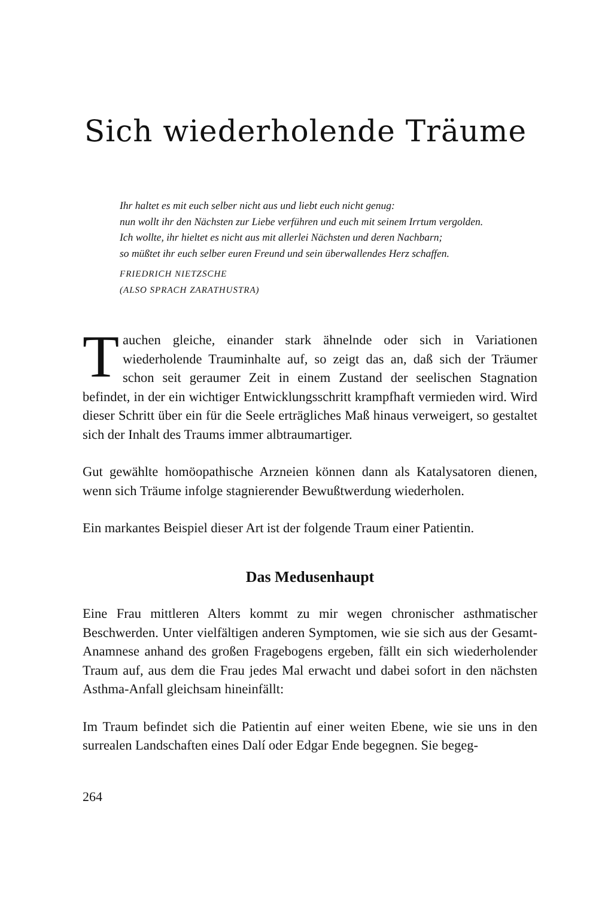Sich wiederholende Träume
Ihr haltet es mit euch selber nicht aus und liebt euch nicht genug:
nun wollt ihr den Nächsten zur Liebe verführen und euch mit seinem Irrtum vergolden.
Ich wollte, ihr hieltet es nicht aus mit allerlei Nächsten und deren Nachbarn;
so müßtet ihr euch selber euren Freund und sein überwallendes Herz schaffen.
FRIEDRICH NIETZSCHE
(ALSO SPRACH ZARATHUSTRA)
Tauchen gleiche, einander stark ähnelnde oder sich in Variationen wiederholende Trauminhalte auf, so zeigt das an, daß sich der Träumer schon seit geraumer Zeit in einem Zustand der seelischen Stagnation befindet, in der ein wichtiger Entwicklungsschritt krampfhaft vermieden wird. Wird dieser Schritt über ein für die Seele erträgliches Maß hinaus verweigert, so gestaltet sich der Inhalt des Traums immer albtraumartiger.
Gut gewählte homöopathische Arzneien können dann als Katalysatoren dienen, wenn sich Träume infolge stagnierender Bewußtwerdung wiederholen.
Ein markantes Beispiel dieser Art ist der folgende Traum einer Patientin.
Das Medusenhaupt
Eine Frau mittleren Alters kommt zu mir wegen chronischer asthmatischer Beschwerden. Unter vielfältigen anderen Symptomen, wie sie sich aus der Gesamt-Anamnese anhand des großen Fragebogens ergeben, fällt ein sich wiederholender Traum auf, aus dem die Frau jedes Mal erwacht und dabei sofort in den nächsten Asthma-Anfall gleichsam hineinfällt:
Im Traum befindet sich die Patientin auf einer weiten Ebene, wie sie uns in den surrealen Landschaften eines Dalí oder Edgar Ende begegnen. Sie begeg-
264